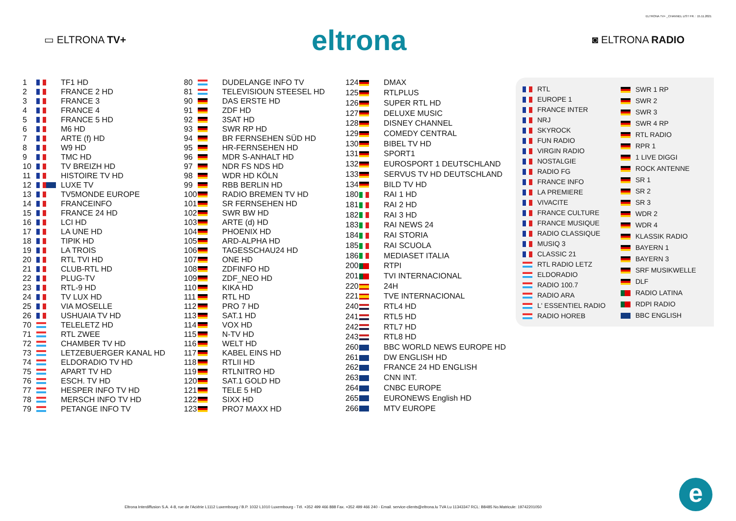ELTRONA TV+ _CHANNEL LIST FR. : 15.11.2021
▭ ELTRONA TV+
eltrona
◙ ELTRONA RADIO
| 1 | | TF1 HD |
| 2 | | FRANCE 2 HD |
| 3 | | FRANCE 3 |
| 4 | | FRANCE 4 |
| 5 | | FRANCE 5 HD |
| 6 | | M6 HD |
| 7 | | ARTE (f) HD |
| 8 | | W9 HD |
| 9 | | TMC HD |
| 10 | | TV BREIZH HD |
| 11 | | HISTOIRE TV HD |
| 12 | | LUXE TV |
| 13 | | TV5MONDE EUROPE |
| 14 | | FRANCEINFO |
| 15 | | FRANCE 24 HD |
| 16 | | LCI HD |
| 17 | | LA UNE HD |
| 18 | | TIPIK HD |
| 19 | | LA TROIS |
| 20 | | RTL TVI HD |
| 21 | | CLUB-RTL HD |
| 22 | | PLUG-TV |
| 23 | | RTL-9 HD |
| 24 | | TV LUX HD |
| 25 | | VIA MOSELLE |
| 26 | | USHUAIA TV HD |
| 70 | | TELELETZ HD |
| 71 | | RTL ZWEE |
| 72 | | CHAMBER TV HD |
| 73 | | LETZEBUERGER KANAL HD |
| 74 | | ELDORADIO TV HD |
| 75 | | APART TV HD |
| 76 | | ESCH. TV HD |
| 77 | | HESPER INFO TV HD |
| 78 | | MERSCH INFO TV HD |
| 79 | | PETANGE INFO TV |
| 80 | | DUDELANGE INFO TV |
| 81 | | TELEVISIOUN STEESEL HD |
| 90 | | DAS ERSTE HD |
| 91 | | ZDF HD |
| 92 | | 3SAT HD |
| 93 | | SWR RP HD |
| 94 | | BR FERNSEHEN SÜD HD |
| 95 | | HR-FERNSEHEN HD |
| 96 | | MDR S-ANHALT HD |
| 97 | | NDR FS NDS HD |
| 98 | | WDR HD KÖLN |
| 99 | | RBB BERLIN HD |
| 100 | | RADIO BREMEN TV HD |
| 101 | | SR FERNSEHEN HD |
| 102 | | SWR BW HD |
| 103 | | ARTE (d) HD |
| 104 | | PHOENIX HD |
| 105 | | ARD-ALPHA HD |
| 106 | | TAGESSCHAU24 HD |
| 107 | | ONE HD |
| 108 | | ZDFINFO HD |
| 109 | | ZDF_NEO HD |
| 110 | | KIKA HD |
| 111 | | RTL HD |
| 112 | | PRO 7 HD |
| 113 | | SAT.1 HD |
| 114 | | VOX HD |
| 115 | | N-TV HD |
| 116 | | WELT HD |
| 117 | | KABEL EINS HD |
| 118 | | RTLII HD |
| 119 | | RTLNITRO HD |
| 120 | | SAT.1 GOLD HD |
| 121 | | TELE 5 HD |
| 122 | | SIXX HD |
| 123 | | PRO7 MAXX HD |
| 124 | | DMAX |
| 125 | | RTLPLUS |
| 126 | | SUPER RTL HD |
| 127 | | DELUXE MUSIC |
| 128 | | DISNEY CHANNEL |
| 129 | | COMEDY CENTRAL |
| 130 | | BIBEL TV HD |
| 131 | | SPORT1 |
| 132 | | EUROSPORT 1 DEUTSCHLAND |
| 133 | | SERVUS TV HD DEUTSCHLAND |
| 134 | | BILD TV HD |
| 180 | | RAI 1 HD |
| 181 | | RAI 2 HD |
| 182 | | RAI 3 HD |
| 183 | | RAI NEWS 24 |
| 184 | | RAI STORIA |
| 185 | | RAI SCUOLA |
| 186 | | MEDIASET ITALIA |
| 200 | | RTPI |
| 201 | | TVI INTERNACIONAL |
| 220 | | 24H |
| 221 | | TVE INTERNACIONAL |
| 240 | | RTL4 HD |
| 241 | | RTL5 HD |
| 242 | | RTL7 HD |
| 243 | | RTL8 HD |
| 260 | | BBC WORLD NEWS EUROPE HD |
| 261 | | DW ENGLISH HD |
| 262 | | FRANCE 24 HD ENGLISH |
| 263 | | CNN INT. |
| 264 | | CNBC EUROPE |
| 265 | | EURONEWS English HD |
| 266 | | MTV EUROPE |
| | RTL |
| | EUROPE 1 |
| | FRANCE INTER |
| | NRJ |
| | SKYROCK |
| | FUN RADIO |
| | VIRGIN RADIO |
| | NOSTALGIE |
| | RADIO FG |
| | FRANCE INFO |
| | LA PREMIERE |
| | VIVACITE |
| | FRANCE CULTURE |
| | FRANCE MUSIQUE |
| | RADIO CLASSIQUE |
| | MUSIQ 3 |
| | CLASSIC 21 |
| | RTL RADIO LETZ |
| | ELDORADIO |
| | RADIO 100.7 |
| | RADIO ARA |
| | L' ESSENTIEL RADIO |
| | RADIO HOREB |
| | SWR 1 RP |
| | SWR 2 |
| | SWR 3 |
| | SWR 4 RP |
| | RTL RADIO |
| | RPR 1 |
| | 1 LIVE DIGGI |
| | ROCK ANTENNE |
| | SR 1 |
| | SR 2 |
| | SR 3 |
| | WDR 2 |
| | WDR 4 |
| | KLASSIK RADIO |
| | BAYERN 1 |
| | BAYERN 3 |
| | SRF MUSIKWELLE |
| | DLF |
| | RADIO LATINA |
| | RDPI RADIO |
| | BBC ENGLISH |
Eltrona Interdiffusion S.A. 4-8, rue de l'Aciérie L1112 Luxembourg / B.P. 1032 L1010 Luxembourg - Tél. +352 499 466 888 Fax. +352 499 466 240 - Email. service-clients@eltrona.lu TVA Lu 11343347 RCL: B8485 No.Matricule: 19742201050
e